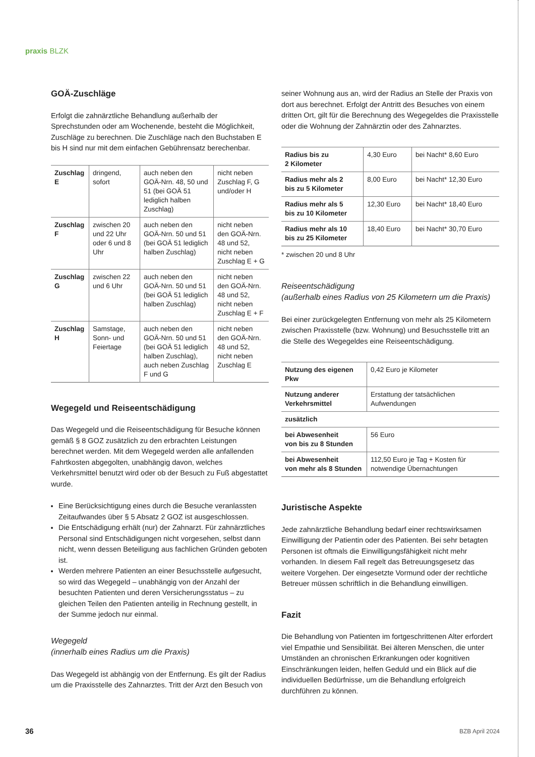praxis BLZK
GOÄ-Zuschläge
Erfolgt die zahnärztliche Behandlung außerhalb der Sprechstunden oder am Wochenende, besteht die Möglichkeit, Zuschläge zu berechnen. Die Zuschläge nach den Buchstaben E bis H sind nur mit dem einfachen Gebührensatz berechenbar.
| Zuschlag E | dringend, sofort | auch neben den GOÄ-Nrn. 48, 50 und 51 (bei GOÄ 51 lediglich halben Zuschlag) | nicht neben Zuschlag F, G und/oder H |
| Zuschlag F | zwischen 20 und 22 Uhr oder 6 und 8 Uhr | auch neben den GOÄ-Nrn. 50 und 51 (bei GOÄ 51 lediglich halben Zuschlag) | nicht neben den GOÄ-Nrn. 48 und 52, nicht neben Zuschlag E + G |
| Zuschlag G | zwischen 22 und 6 Uhr | auch neben den GOÄ-Nrn. 50 und 51 (bei GOÄ 51 lediglich halben Zuschlag) | nicht neben den GOÄ-Nrn. 48 und 52, nicht neben Zuschlag E + F |
| Zuschlag H | Samstage, Sonn- und Feiertage | auch neben den GOÄ-Nrn. 50 und 51 (bei GOÄ 51 lediglich halben Zuschlag), auch neben Zuschlag F und G | nicht neben den GOÄ-Nrn. 48 und 52, nicht neben Zuschlag E |
Wegegeld und Reiseentschädigung
Das Wegegeld und die Reiseentschädigung für Besuche können gemäß § 8 GOZ zusätzlich zu den erbrachten Leistungen berechnet werden. Mit dem Wegegeld werden alle anfallenden Fahrtkosten abgegolten, unabhängig davon, welches Verkehrsmittel benutzt wird oder ob der Besuch zu Fuß abgestattet wurde.
Eine Berücksichtigung eines durch die Besuche veranlassten Zeitaufwandes über § 5 Absatz 2 GOZ ist ausgeschlossen.
Die Entschädigung erhält (nur) der Zahnarzt. Für zahnärztliches Personal sind Entschädigungen nicht vorgesehen, selbst dann nicht, wenn dessen Beteiligung aus fachlichen Gründen geboten ist.
Werden mehrere Patienten an einer Besuchsstelle aufgesucht, so wird das Wegegeld – unabhängig von der Anzahl der besuchten Patienten und deren Versicherungsstatus – zu gleichen Teilen den Patienten anteilig in Rechnung gestellt, in der Summe jedoch nur einmal.
Wegegeld
(innerhalb eines Radius um die Praxis)
Das Wegegeld ist abhängig von der Entfernung. Es gilt der Radius um die Praxisstelle des Zahnarztes. Tritt der Arzt den Besuch von
seiner Wohnung aus an, wird der Radius an Stelle der Praxis von dort aus berechnet. Erfolgt der Antritt des Besuches von einem dritten Ort, gilt für die Berechnung des Wegegeldes die Praxisstelle oder die Wohnung der Zahnärztin oder des Zahnarztes.
| Radius bis zu 2 Kilometer | 4,30 Euro | bei Nacht* 8,60 Euro |
| Radius mehr als 2 bis zu 5 Kilometer | 8,00 Euro | bei Nacht* 12,30 Euro |
| Radius mehr als 5 bis zu 10 Kilometer | 12,30 Euro | bei Nacht* 18,40 Euro |
| Radius mehr als 10 bis zu 25 Kilometer | 18,40 Euro | bei Nacht* 30,70 Euro |
* zwischen 20 und 8 Uhr
Reiseentschädigung
(außerhalb eines Radius von 25 Kilometern um die Praxis)
Bei einer zurückgelegten Entfernung von mehr als 25 Kilometern zwischen Praxisstelle (bzw. Wohnung) und Besuchsstelle tritt an die Stelle des Wegegeldes eine Reiseentschädigung.
| Nutzung des eigenen Pkw | 0,42 Euro je Kilometer |
| Nutzung anderer Verkehrsmittel | Erstattung der tatsächlichen Aufwendungen |
| zusätzlich | |
| bei Abwesenheit von bis zu 8 Stunden | 56 Euro |
| bei Abwesenheit von mehr als 8 Stunden | 112,50 Euro je Tag + Kosten für notwendige Übernachtungen |
Juristische Aspekte
Jede zahnärztliche Behandlung bedarf einer rechtswirksamen Einwilligung der Patientin oder des Patienten. Bei sehr betagten Personen ist oftmals die Einwilligungsfähigkeit nicht mehr vorhanden. In diesem Fall regelt das Betreuungsgesetz das weitere Vorgehen. Der eingesetzte Vormund oder der rechtliche Betreuer müssen schriftlich in die Behandlung einwilligen.
Fazit
Die Behandlung von Patienten im fortgeschrittenen Alter erfordert viel Empathie und Sensibilität. Bei älteren Menschen, die unter Umständen an chronischen Erkrankungen oder kognitiven Einschränkungen leiden, helfen Geduld und ein Blick auf die individuellen Bedürfnisse, um die Behandlung erfolgreich durchführen zu können.
36 BZB April 2024